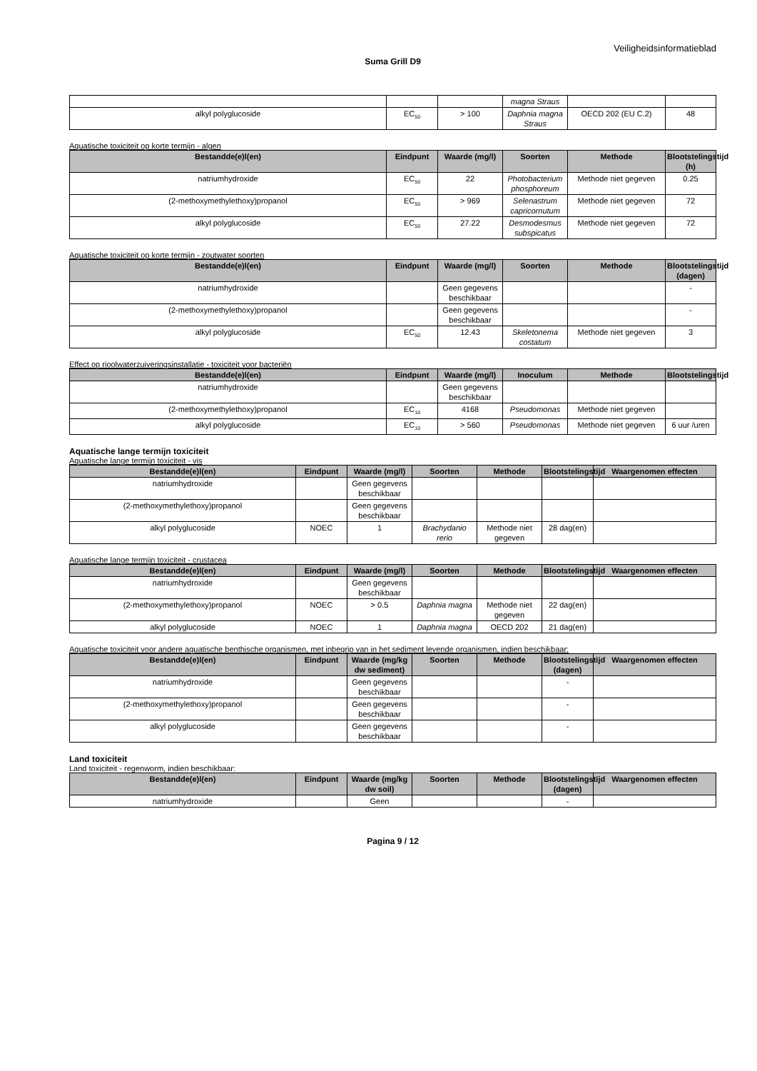Veiligheidsinformatieblad
Suma Grill D9
| | | | magna Straus | | |
| alkyl polyglucoside | EC<sub>50</sub> | > 100 | Daphnia magna Straus | OECD 202 (EU C.2) | 48 |
Aquatische toxiciteit op korte termijn - algen
| Bestandde(e)l(en) | Eindpunt | Waarde (mg/l) | Soorten | Methode | Blootstelingstijd (h) |
| --- | --- | --- | --- | --- | --- |
| natriumhydroxide | EC<sub>50</sub> | 22 | Photobacterium phosphoreum | Methode niet gegeven | 0.25 |
| (2-methoxymethylethoxy)propanol | EC<sub>50</sub> | > 969 | Selenastrum capricornutum | Methode niet gegeven | 72 |
| alkyl polyglucoside | EC<sub>50</sub> | 27.22 | Desmodesmus subspicatus | Methode niet gegeven | 72 |
Aquatische toxiciteit op korte termijn - zoutwater soorten
| Bestandde(e)l(en) | Eindpunt | Waarde (mg/l) | Soorten | Methode | Blootstelingstijd (dagen) |
| --- | --- | --- | --- | --- | --- |
| natriumhydroxide | | Geen gegevens beschikbaar | | | - |
| (2-methoxymethylethoxy)propanol | | Geen gegevens beschikbaar | | | - |
| alkyl polyglucoside | EC<sub>50</sub> | 12.43 | Skeletonema costatum | Methode niet gegeven | 3 |
Effect op rioolwaterzuiveringsinstallatie - toxiciteit voor bacteriën
| Bestandde(e)l(en) | Eindpunt | Waarde (mg/l) | Inoculum | Methode | Blootstelingstijd |
| --- | --- | --- | --- | --- | --- |
| natriumhydroxide | | Geen gegevens beschikbaar | | | |
| (2-methoxymethylethoxy)propanol | EC<sub>10</sub> | 4168 | Pseudomonas | Methode niet gegeven | |
| alkyl polyglucoside | EC<sub>10</sub> | > 560 | Pseudomonas | Methode niet gegeven | 6 uur /uren |
Aquatische lange termijn toxiciteit
Aquatische lange termijn toxiciteit - vis
| Bestandde(e)l(en) | Eindpunt | Waarde (mg/l) | Soorten | Methode | Blootstelingstijd | Waargenomen effecten |
| --- | --- | --- | --- | --- | --- | --- |
| natriumhydroxide | | Geen gegevens beschikbaar | | | | |
| (2-methoxymethylethoxy)propanol | | Geen gegevens beschikbaar | | | | |
| alkyl polyglucoside | NOEC | 1 | Brachydanio rerio | Methode niet gegeven | 28 dag(en) | |
Aquatische lange termijn toxiciteit - crustacea
| Bestandde(e)l(en) | Eindpunt | Waarde (mg/l) | Soorten | Methode | Blootstelingstijd | Waargenomen effecten |
| --- | --- | --- | --- | --- | --- | --- |
| natriumhydroxide | | Geen gegevens beschikbaar | | | | |
| (2-methoxymethylethoxy)propanol | NOEC | > 0.5 | Daphnia magna | Methode niet gegeven | 22 dag(en) | |
| alkyl polyglucoside | NOEC | 1 | Daphnia magna | OECD 202 | 21 dag(en) | |
Aquatische toxiciteit voor andere aquatische benthische organismen, met inbegrip van in het sediment levende organismen, indien beschikbaar:
| Bestandde(e)l(en) | Eindpunt | Waarde (mg/kg dw sediment) | Soorten | Methode | Blootstelingstijd (dagen) | Waargenomen effecten |
| --- | --- | --- | --- | --- | --- | --- |
| natriumhydroxide | | Geen gegevens beschikbaar | | | - | |
| (2-methoxymethylethoxy)propanol | | Geen gegevens beschikbaar | | | - | |
| alkyl polyglucoside | | Geen gegevens beschikbaar | | | - | |
Land toxiciteit
Land toxiciteit - regenworm, indien beschikbaar:
| Bestandde(e)l(en) | Eindpunt | Waarde (mg/kg dw soil) | Soorten | Methode | Blootstelingstijd (dagen) | Waargenomen effecten |
| --- | --- | --- | --- | --- | --- | --- |
| natriumhydroxide | | Geen | | | - | |
Pagina 9 / 12